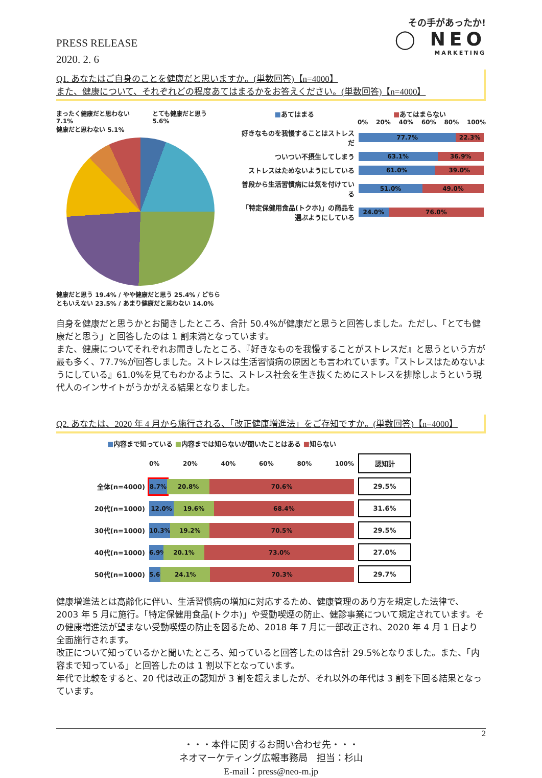PRESS RELEASE
2020. 2. 6
その手があったか!
◯ NEO
MARKETING
Q1. あなたはご自身のことを健康だと思いますか。(単数回答)【n=4000】
また、健康について、それぞれどの程度あてはまるかをお答えください。(単数回答)【n=4000】
まったく健康だと思わない 7.1% とても健康だと思う 5.6%
健康だと思わない 5.1%
健康だと思う 19.4% / やや健康だと思う 25.4% / どちらともいえない 23.5% / あまり健康だと思わない 14.0%
■あてはまる ■あてはまらない
0% 20% 40% 60% 80% 100%
| 好きなものを我慢することはストレスだ | 77.7% 22.3% |
| ついつい不摂生してしまう | 63.1% 36.9% |
| ストレスはためないようにしている | 61.0% 39.0% |
| 普段から生活習慣病には気を付けている | 51.0% 49.0% |
| 「特定保健用食品(トクホ)」の商品を選ぶようにしている | 24.0% 76.0% |
自身を健康だと思うかとお聞きしたところ、合計 50.4%が健康だと思うと回答しました。ただし、「とても健康だと思う」と回答したのは 1 割未満となっています。
また、健康についてそれぞれお聞きしたところ、『好きなものを我慢することがストレスだ』と思うという方が最も多く、77.7%が回答しました。ストレスは生活習慣病の原因とも言われています。『ストレスはためないようにしている』61.0%を見てもわかるように、ストレス社会を生き抜くためにストレスを排除しようという現代人のインサイトがうかがえる結果となりました。
Q2. あなたは、2020 年 4 月から施行される、「改正健康増進法」をご存知ですか。(単数回答)【n=4000】
■内容まで知っている ■内容までは知らないが聞いたことはある ■知らない
| | 0% 20% 40% 60% 80% 100% | 認知計 |
| 全体(n=4000) | 8.7% 20.8% 70.6% | 29.5% |
| 20代(n=1000) | 12.0% 19.6% 68.4% | 31.6% |
| 30代(n=1000) | 10.3% 19.2% 70.5% | 29.5% |
| 40代(n=1000) | 6.9% 20.1% 73.0% | 27.0% |
| 50代(n=1000) | 5.6% 24.1% 70.3% | 29.7% |
健康増進法とは高齢化に伴い、生活習慣病の増加に対応するため、健康管理のあり方を規定した法律で、2003 年 5 月に施行。「特定保健用食品(トクホ)」や受動喫煙の防止、健診事業について規定されています。その健康増進法が望まない受動喫煙の防止を図るため、2018 年 7 月に一部改正され、2020 年 4 月 1 日より全面施行されます。
改正について知っているかと聞いたところ、知っていると回答したのは合計 29.5%となりました。また、「内容まで知っている」と回答したのは 1 割以下となっています。
年代で比較をすると、20 代は改正の認知が 3 割を超えましたが、それ以外の年代は 3 割を下回る結果となっています。
2
・・・本件に関するお問い合わせ先・・・
ネオマーケティング広報事務局　担当：杉山
E-mail：press@neo-m.jp